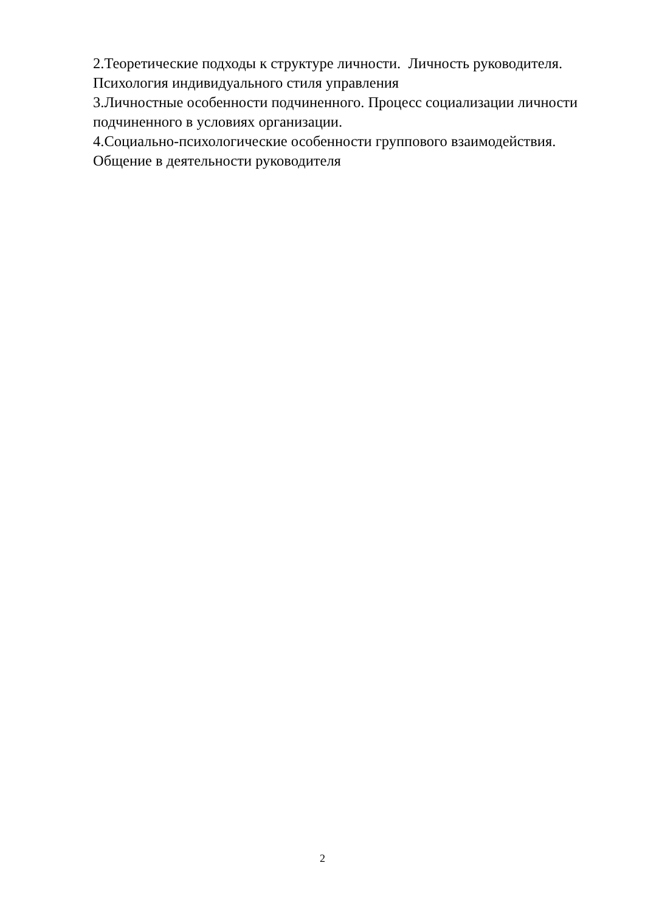2.Теоретические подходы к структуре личности. Личность руководителя. Психология индивидуального стиля управления
3.Личностные особенности подчиненного. Процесс социализации личности подчиненного в условиях организации.
4.Социально-психологические особенности группового взаимодействия. Общение в деятельности руководителя
2